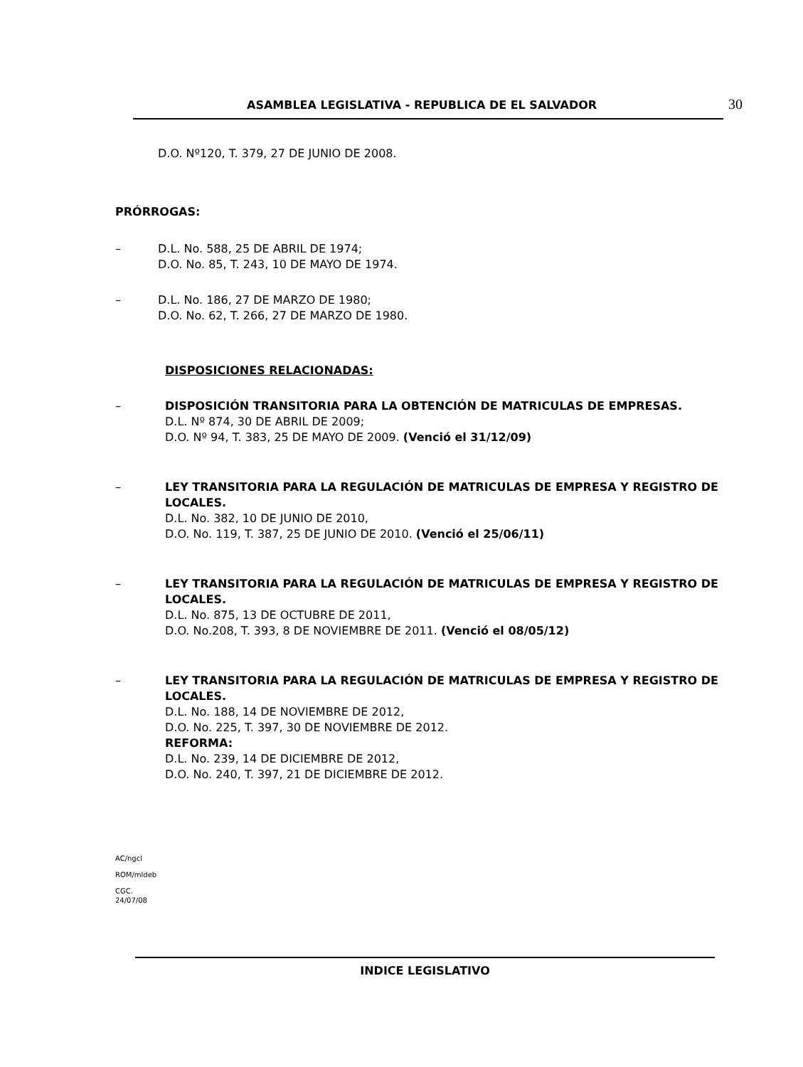ASAMBLEA LEGISLATIVA - REPUBLICA DE EL SALVADOR 30
D.O. Nº120, T. 379, 27 DE JUNIO DE 2008.
PRÓRROGAS:
– D.L. No. 588, 25 DE ABRIL DE 1974;
D.O. No. 85, T. 243, 10 DE MAYO DE 1974.
– D.L. No. 186, 27 DE MARZO DE 1980;
D.O. No. 62, T. 266, 27 DE MARZO DE 1980.
DISPOSICIONES RELACIONADAS:
– DISPOSICIÓN TRANSITORIA PARA LA OBTENCIÓN DE MATRICULAS DE EMPRESAS.
D.L. Nº 874, 30 DE ABRIL DE 2009;
D.O. Nº 94, T. 383, 25 DE MAYO DE 2009. (Venció el 31/12/09)
– LEY TRANSITORIA PARA LA REGULACIÓN DE MATRICULAS DE EMPRESA Y REGISTRO DE LOCALES.
D.L. No. 382, 10 DE JUNIO DE 2010,
D.O. No. 119, T. 387, 25 DE JUNIO DE 2010. (Venció el 25/06/11)
– LEY TRANSITORIA PARA LA REGULACIÓN DE MATRICULAS DE EMPRESA Y REGISTRO DE LOCALES.
D.L. No. 875, 13 DE OCTUBRE DE 2011,
D.O. No.208, T. 393, 8 DE NOVIEMBRE DE 2011. (Venció el 08/05/12)
– LEY TRANSITORIA PARA LA REGULACIÓN DE MATRICULAS DE EMPRESA Y REGISTRO DE LOCALES.
D.L. No. 188, 14 DE NOVIEMBRE DE 2012,
D.O. No. 225, T. 397, 30 DE NOVIEMBRE DE 2012.
REFORMA:
D.L. No. 239, 14 DE DICIEMBRE DE 2012,
D.O. No. 240, T. 397, 21 DE DICIEMBRE DE 2012.
AC/ngcl
ROM/mldeb
CGC.
24/07/08
INDICE LEGISLATIVO